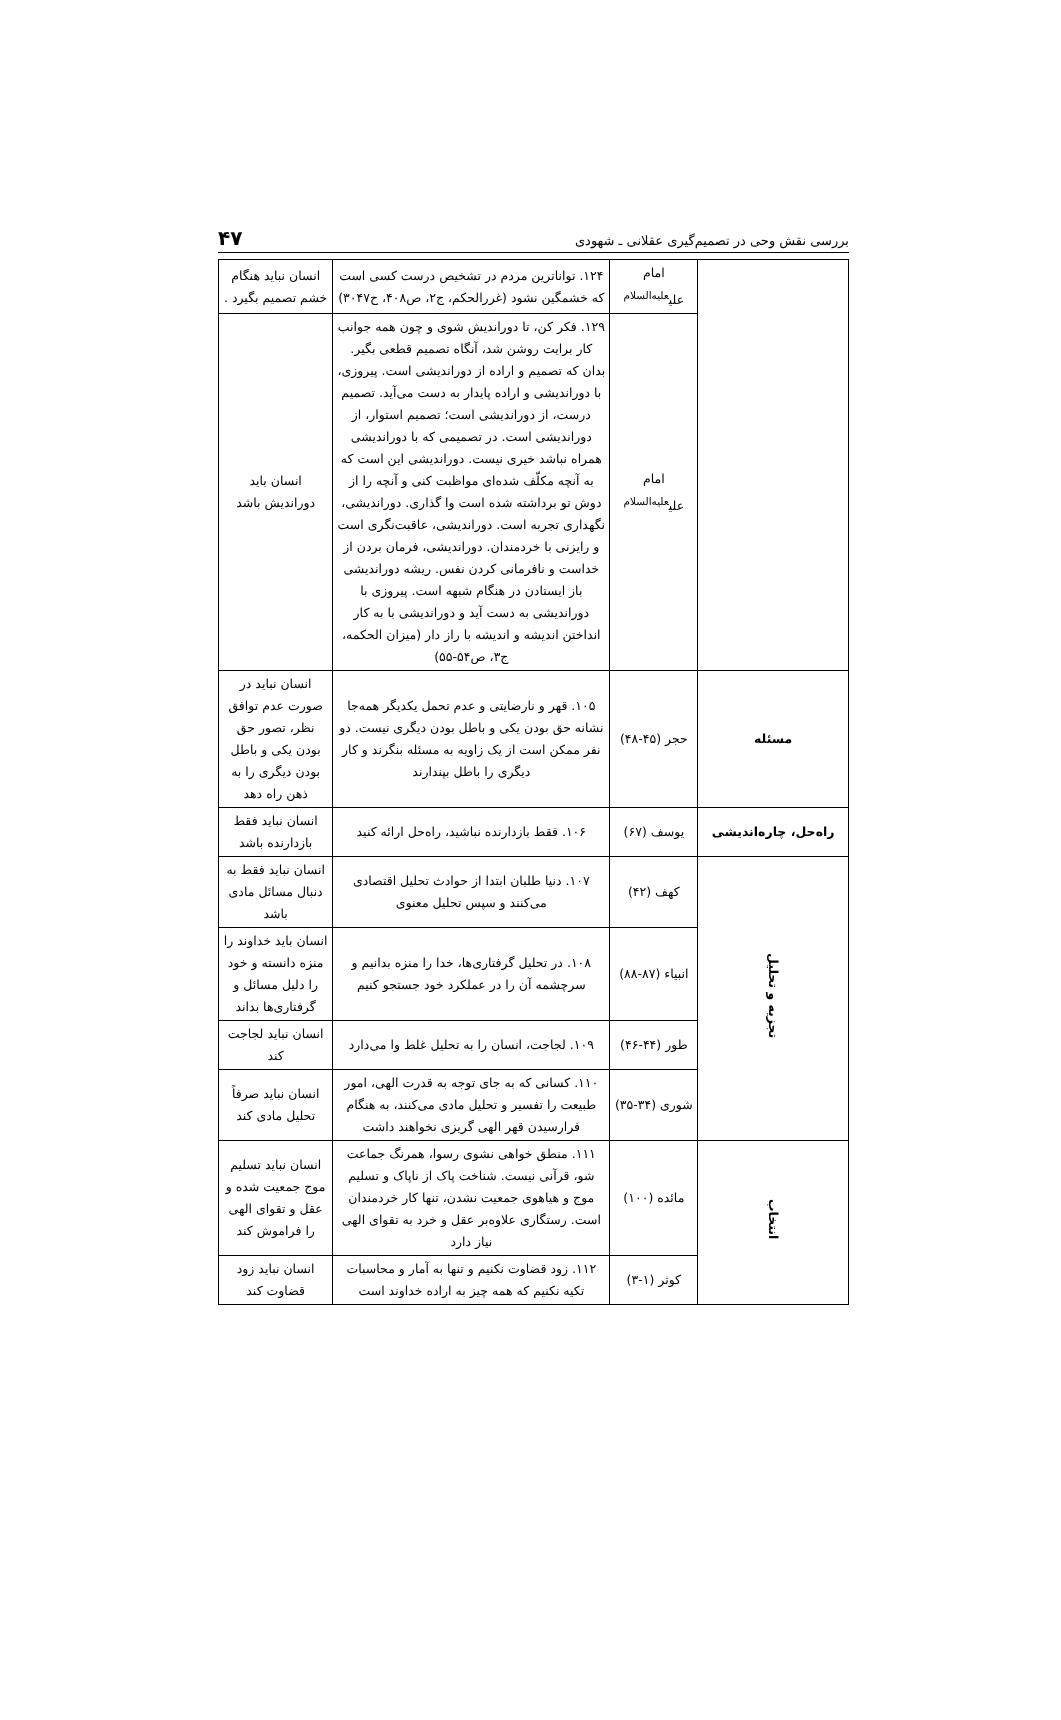بررسی نقش وحی در تصمیم‌گیری عقلانی ـ شهودی ۴۷
| | امام علی<sup>علیه‌السلام</sup> | ۱۲۴. تواناترین مردم در تشخیص درست کسی است که خشمگین نشود (غررالحکم، ج۲، ص۴۰۸، ح۳۰۴۷) | انسان نباید هنگام خشم تصمیم بگیرد . |
| | امام علی<sup>علیه‌السلام</sup> | ۱۲۹. فکر کن، تا دوراندیش شوی و چون همه جوانب کار برایت روشن شد، آنگاه تصمیم قطعی بگیر. بدان که تصمیم و اراده از دوراندیشی است. پیروزی، با دوراندیشی و اراده پایدار به دست می‌آید. تصمیم درست، از دوراندیشی است؛ تصمیم استوار، از دوراندیشی است. در تصمیمی که با دوراندیشی همراه نباشد خیری نیست. دوراندیشی این است که به آنچه مکلّف شده‌ای مواظبت کنی و آنچه را از دوش تو برداشته شده است وا گذاری. دوراندیشی، نگهداری تجربه است. دوراندیشی، عاقبت‌نگری است و رایزنی با خردمندان. دوراندیشی، فرمان بردن از خداست و نافرمانی کردن نفس. ریشه دوراندیشی باز ایستادن در هنگام شبهه است. پیروزی با دوراندیشی به دست آید و دوراندیشی با به کار انداختن اندیشه و اندیشه با راز دار (میزان الحکمه، ج۳، ص۵۴-۵۵) | انسان باید دوراندیش باشد |
| مسئله | حجر (۴۵-۴۸) | ۱۰۵. قهر و نارضایتی و عدم تحمل یکدیگر همه‌جا نشانه حق بودن یکی و باطل بودن دیگری نیست. دو نفر ممکن است از یک زاویه به مسئله بنگرند و کار دیگری را باطل بپندارند | انسان نباید در صورت عدم توافق نظر، تصور حق بودن یکی و باطل بودن دیگری را به ذهن راه دهد |
| راه‌حل، چاره‌اندیشی | یوسف (۶۷) | ۱۰۶. فقط بازدارنده نباشید، راه‌حل ارائه کنید | انسان نباید فقط بازدارنده باشد |
| تجزیه و تحلیل | کهف (۴۲) | ۱۰۷. دنیا طلبان ابتدا از حوادث تحلیل اقتصادی می‌کنند و سپس تحلیل معنوی | انسان نباید فقط به دنبال مسائل مادی باشد |
| | انبیاء (۸۷-۸۸) | ۱۰۸. در تحلیل گرفتاری‌ها، خدا را منزه بدانیم و سرچشمه آن را در عملکرد خود جستجو کنیم | انسان باید خداوند را منزه دانسته و خود را دلیل مسائل و گرفتاری‌ها بداند |
| | طور (۴۴-۴۶) | ۱۰۹. لجاجت، انسان را به تحلیل غلط وا می‌دارد | انسان نباید لجاجت کند |
| | شوری (۳۴-۳۵) | ۱۱۰. کسانی که به جای توجه به قدرت الهی، امور طبیعت را تفسیر و تحلیل مادی می‌کنند، به هنگام فرارسیدن قهر الهی گریزی نخواهند داشت | انسان نباید صرفاً تحلیل مادی کند |
| انتخاب | مائده (۱۰۰) | ۱۱۱. منطق خواهی نشوی رسوا، همرنگ جماعت شو، قرآنی نیست. شناخت پاک از ناپاک و تسلیم موج و هیاهوی جمعیت نشدن، تنها کار خردمندان است. رستگاری علاوه‌بر عقل و خرد به تقوای الهی نیاز دارد | انسان نباید تسلیم موج جمعیت شده و عقل و تقوای الهی را فراموش کند |
| | کوثر (۱-۳) | ۱۱۲. زود قضاوت نکنیم و تنها به آمار و محاسبات تکیه نکنیم که همه چیز به اراده خداوند است | انسان نباید زود قضاوت کند |